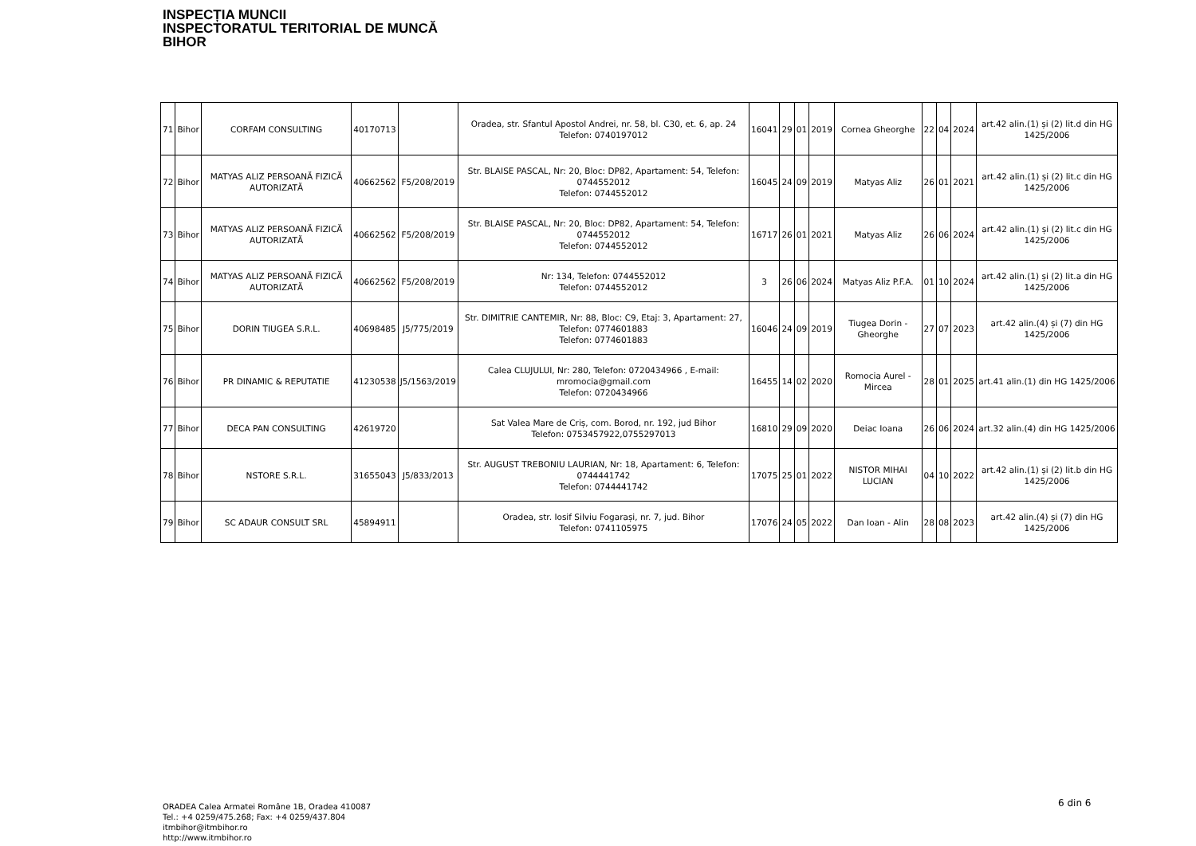INSPECȚIA MUNCII
INSPECTORATUL TERITORIAL DE MUNCĂ
BIHOR
| 71 | Bihor | CORFAM CONSULTING | 40170713 | | Oradea, str. Sfantul Apostol Andrei, nr. 58, bl. C30, et. 6, ap. 24 Telefon: 0740197012 | 16041 | 29 | 01 | 2019 | Cornea Gheorghe | 22 | 04 | 2024 | art.42 alin.(1) și (2) lit.d din HG 1425/2006 |
| 72 | Bihor | MATYAS ALIZ PERSOANĂ FIZICĂ AUTORIZATĂ | 40662562 | F5/208/2019 | Str. BLAISE PASCAL, Nr: 20, Bloc: DP82, Apartament: 54, Telefon: 0744552012 Telefon: 0744552012 | 16045 | 24 | 09 | 2019 | Matyas Aliz | 26 | 01 | 2021 | art.42 alin.(1) și (2) lit.c din HG 1425/2006 |
| 73 | Bihor | MATYAS ALIZ PERSOANĂ FIZICĂ AUTORIZATĂ | 40662562 | F5/208/2019 | Str. BLAISE PASCAL, Nr: 20, Bloc: DP82, Apartament: 54, Telefon: 0744552012 Telefon: 0744552012 | 16717 | 26 | 01 | 2021 | Matyas Aliz | 26 | 06 | 2024 | art.42 alin.(1) și (2) lit.c din HG 1425/2006 |
| 74 | Bihor | MATYAS ALIZ PERSOANĂ FIZICĂ AUTORIZATĂ | 40662562 | F5/208/2019 | Nr: 134, Telefon: 0744552012 Telefon: 0744552012 | 3 | 26 | 06 | 2024 | Matyas Aliz P.F.A. | 01 | 10 | 2024 | art.42 alin.(1) și (2) lit.a din HG 1425/2006 |
| 75 | Bihor | DORIN TIUGEA S.R.L. | 40698485 | J5/775/2019 | Str. DIMITRIE CANTEMIR, Nr: 88, Bloc: C9, Etaj: 3, Apartament: 27, Telefon: 0774601883 Telefon: 0774601883 | 16046 | 24 | 09 | 2019 | Tiugea Dorin - Gheorghe | 27 | 07 | 2023 | art.42 alin.(4) și (7) din HG 1425/2006 |
| 76 | Bihor | PR DINAMIC & REPUTATIE | 41230538 | J5/1563/2019 | Calea CLUJULUI, Nr: 280, Telefon: 0720434966 , E-mail: mromocia@gmail.com Telefon: 0720434966 | 16455 | 14 | 02 | 2020 | Romocia Aurel - Mircea | 28 | 01 | 2025 | art.41 alin.(1) din HG 1425/2006 |
| 77 | Bihor | DECA PAN CONSULTING | 42619720 | | Sat Valea Mare de Criș, com. Borod, nr. 192, jud Bihor Telefon: 0753457922,0755297013 | 16810 | 29 | 09 | 2020 | Deiac Ioana | 26 | 06 | 2024 | art.32 alin.(4) din HG 1425/2006 |
| 78 | Bihor | NSTORE S.R.L. | 31655043 | J5/833/2013 | Str. AUGUST TREBONIU LAURIAN, Nr: 18, Apartament: 6, Telefon: 0744441742 Telefon: 0744441742 | 17075 | 25 | 01 | 2022 | NISTOR MIHAI LUCIAN | 04 | 10 | 2022 | art.42 alin.(1) și (2) lit.b din HG 1425/2006 |
| 79 | Bihor | SC ADAUR CONSULT SRL | 45894911 | | Oradea, str. Iosif Silviu Fogarași, nr. 7, jud. Bihor Telefon: 0741105975 | 17076 | 24 | 05 | 2022 | Dan Ioan - Alin | 28 | 08 | 2023 | art.42 alin.(4) și (7) din HG 1425/2006 |
6 din 6
ORADEA Calea Armatei Române 1B, Oradea 410087
Tel.: +4 0259/475.268; Fax: +4 0259/437.804
itmbihor@itmbihor.ro
http://www.itmbihor.ro